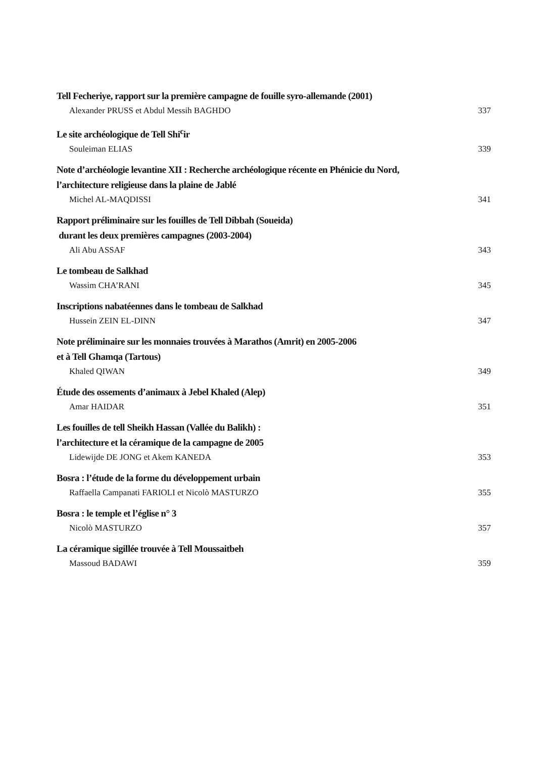Tell Fecheriye, rapport sur la première campagne de fouille syro-allemande (2001)
Alexander PRUSS et Abdul Messih BAGHDO 337
Le site archéologique de Tell Shi<sup>c</sup>ir
Souleiman ELIAS 339
Note d’archéologie levantine XII : Recherche archéologique récente en Phénicie du Nord,
l’architecture religieuse dans la plaine de Jablé
Michel AL-MAQDISSI 341
Rapport préliminaire sur les fouilles de Tell Dibbah (Soueida)
durant les deux premières campagnes (2003-2004)
Ali Abu ASSAF 343
Le tombeau de Salkhad
Wassim CHA’RANI 345
Inscriptions nabatéennes dans le tombeau de Salkhad
Hussein ZEIN EL-DINN 347
Note préliminaire sur les monnaies trouvées à Marathos (Amrit) en 2005-2006
et à Tell Ghamqa (Tartous)
Khaled QIWAN 349
Étude des ossements d’animaux à Jebel Khaled (Alep)
Amar HAIDAR 351
Les fouilles de tell Sheikh Hassan (Vallée du Balikh) :
l’architecture et la céramique de la campagne de 2005
Lidewijde DE JONG et Akem KANEDA 353
Bosra : l’étude de la forme du développement urbain
Raffaella Campanati FARIOLI et Nicolò MASTURZO 355
Bosra : le temple et l’église n° 3
Nicolò MASTURZO 357
La céramique sigillée trouvée à Tell Moussaitbeh
Massoud BADAWI 359